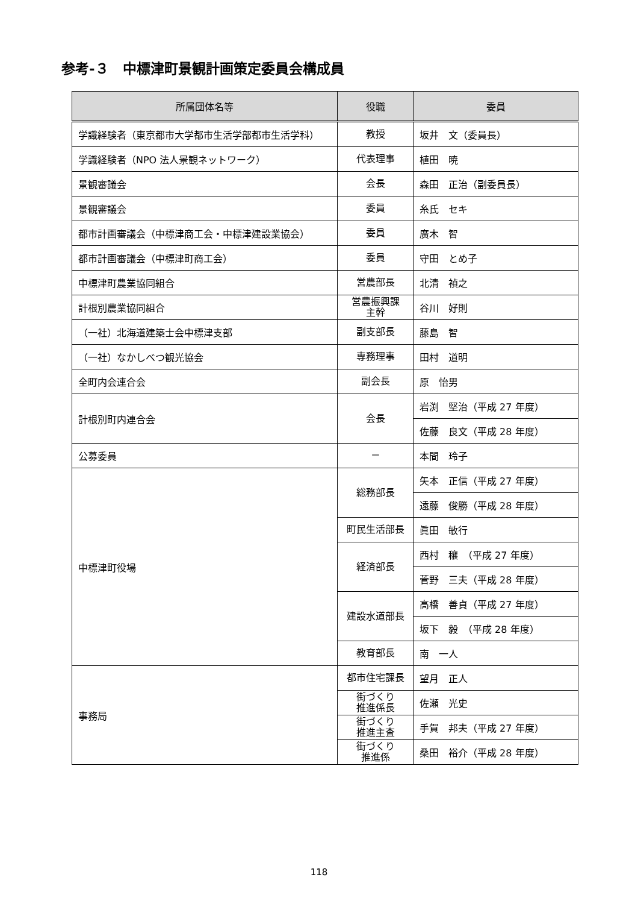参考-３　中標津町景観計画策定委員会構成員
| 所属団体名等 | 役職 | 委員 |
| --- | --- | --- |
| 学識経験者（東京都市大学都市生活学部都市生活学科） | 教授 | 坂井 文（委員長） |
| 学識経験者（NPO 法人景観ネットワーク） | 代表理事 | 植田 暁 |
| 景観審議会 | 会長 | 森田 正治（副委員長） |
| 景観審議会 | 委員 | 糸氏 セキ |
| 都市計画審議会（中標津商工会・中標津建設業協会） | 委員 | 廣木 智 |
| 都市計画審議会（中標津町商工会） | 委員 | 守田 とめ子 |
| 中標津町農業協同組合 | 営農部長 | 北清 禎之 |
| 計根別農業協同組合 | 営農振興課 主幹 | 谷川 好則 |
| （一社）北海道建築士会中標津支部 | 副支部長 | 藤島 智 |
| （一社）なかしべつ観光協会 | 専務理事 | 田村 道明 |
| 全町内会連合会 | 副会長 | 原 怡男 |
| 計根別町内連合会 | 会長 | 岩渕 堅治（平成 27 年度） |
| | | 佐藤 良文（平成 28 年度） |
| 公募委員 | － | 本間 玲子 |
| 中標津町役場 | 総務部長 | 矢本 正信（平成 27 年度） |
| | | 遠藤 俊勝（平成 28 年度） |
| | 町民生活部長 | 眞田 敏行 |
| | 経済部長 | 西村 穰 （平成 27 年度） |
| | | 菅野 三夫（平成 28 年度） |
| | 建設水道部長 | 高橋 善貞（平成 27 年度） |
| | | 坂下 毅 （平成 28 年度） |
| | 教育部長 | 南 一人 |
| 事務局 | 都市住宅課長 | 望月 正人 |
| | 街づくり 推進係長 | 佐瀬 光史 |
| | 街づくり 推進主査 | 手賀 邦夫（平成 27 年度） |
| | 街づくり 推進係 | 桑田 裕介（平成 28 年度） |
118